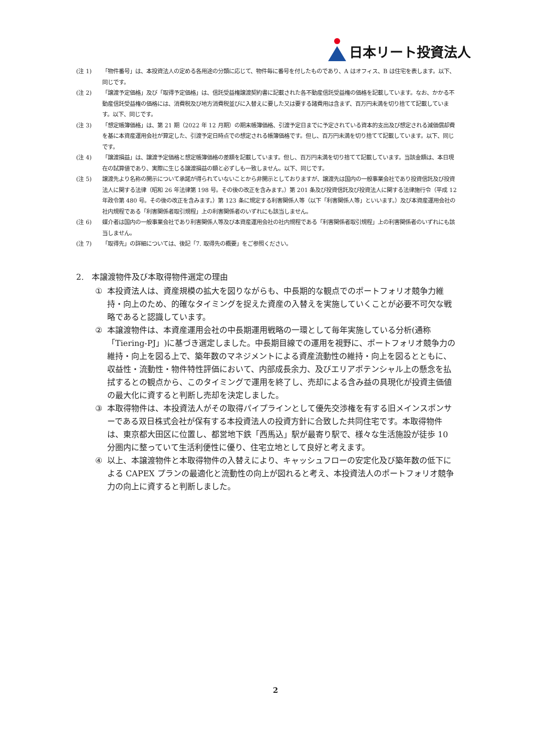日本リート投資法人
(注 1) 「物件番号」は、本投資法人の定める各用途の分類に応じて、物件毎に番号を付したものであり、A はオフィス、B は住宅を表します。以下、同じです。
(注 2) 「譲渡予定価格」及び「取得予定価格」は、信託受益権譲渡契約書に記載された各不動産信託受益権の価格を記載しています。なお、かかる不動産信託受益権の価格には、消費税及び地方消費税並びに入替えに要した又は要する諸費用は含まず、百万円未満を切り捨てて記載しています。以下、同じです。
(注 3) 「想定帳簿価格」は、第 21 期（2022 年 12 月期）の期末帳簿価格、引渡予定日までに予定されている資本的支出及び想定される減価償却費を基に本資産運用会社が算定した、引渡予定日時点での想定される帳簿価格です。但し、百万円未満を切り捨てて記載しています。以下、同じです。
(注 4) 「譲渡損益」は、譲渡予定価格と想定帳簿価格の差額を記載しています。但し、百万円未満を切り捨てて記載しています。当該金額は、本日現在の試算値であり、実際に生じる譲渡損益の額と必ずしも一致しません。以下、同じです。
(注 5) 譲渡先より名称の開示について承諾が得られていないことから非開示としておりますが、譲渡先は国内の一般事業会社であり投資信託及び投資法人に関する法律（昭和 26 年法律第 198 号。その後の改正を含みます。）第 201 条及び投資信託及び投資法人に関する法律施行令（平成 12 年政令第 480 号。その後の改正を含みます。）第 123 条に規定する利害関係人等（以下「利害関係人等」といいます。）及び本資産運用会社の社内規程である「利害関係者取引規程」上の利害関係者のいずれにも該当しません。
(注 6) 媒介者は国内の一般事業会社であり利害関係人等及び本資産運用会社の社内規程である「利害関係者取引規程」上の利害関係者のいずれにも該当しません。
(注 7) 「取得先」の詳細については、後記「7. 取得先の概要」をご参照ください。
2.　本譲渡物件及び本取得物件選定の理由
① 本投資法人は、資産規模の拡大を図りながらも、中長期的な観点でのポートフォリオ競争力維持・向上のため、的確なタイミングを捉えた資産の入替えを実施していくことが必要不可欠な戦略であると認識しています。
② 本譲渡物件は、本資産運用会社の中長期運用戦略の一環として毎年実施している分析(通称「Tiering-PJ」)に基づき選定しました。中長期目線での運用を視野に、ポートフォリオ競争力の維持・向上を図る上で、築年数のマネジメントによる資産流動性の維持・向上を図るとともに、収益性・流動性・物件特性評価において、内部成長余力、及びエリアポテンシャル上の懸念を払拭するとの観点から、このタイミングで運用を終了し、売却による含み益の具現化が投資主価値の最大化に資すると判断し売却を決定しました。
③ 本取得物件は、本投資法人がその取得パイプラインとして優先交渉権を有する旧メインスポンサーである双日株式会社が保有する本投資法人の投資方針に合致した共同住宅です。本取得物件は、東京都大田区に位置し、都営地下鉄「西馬込」駅が最寄り駅で、様々な生活施設が徒歩 10 分圏内に整っていて生活利便性に優り、住宅立地として良好と考えます。
④ 以上、本譲渡物件と本取得物件の入替えにより、キャッシュフローの安定化及び築年数の低下による CAPEX プランの最適化と流動性の向上が図れると考え、本投資法人のポートフォリオ競争力の向上に資すると判断しました。
2